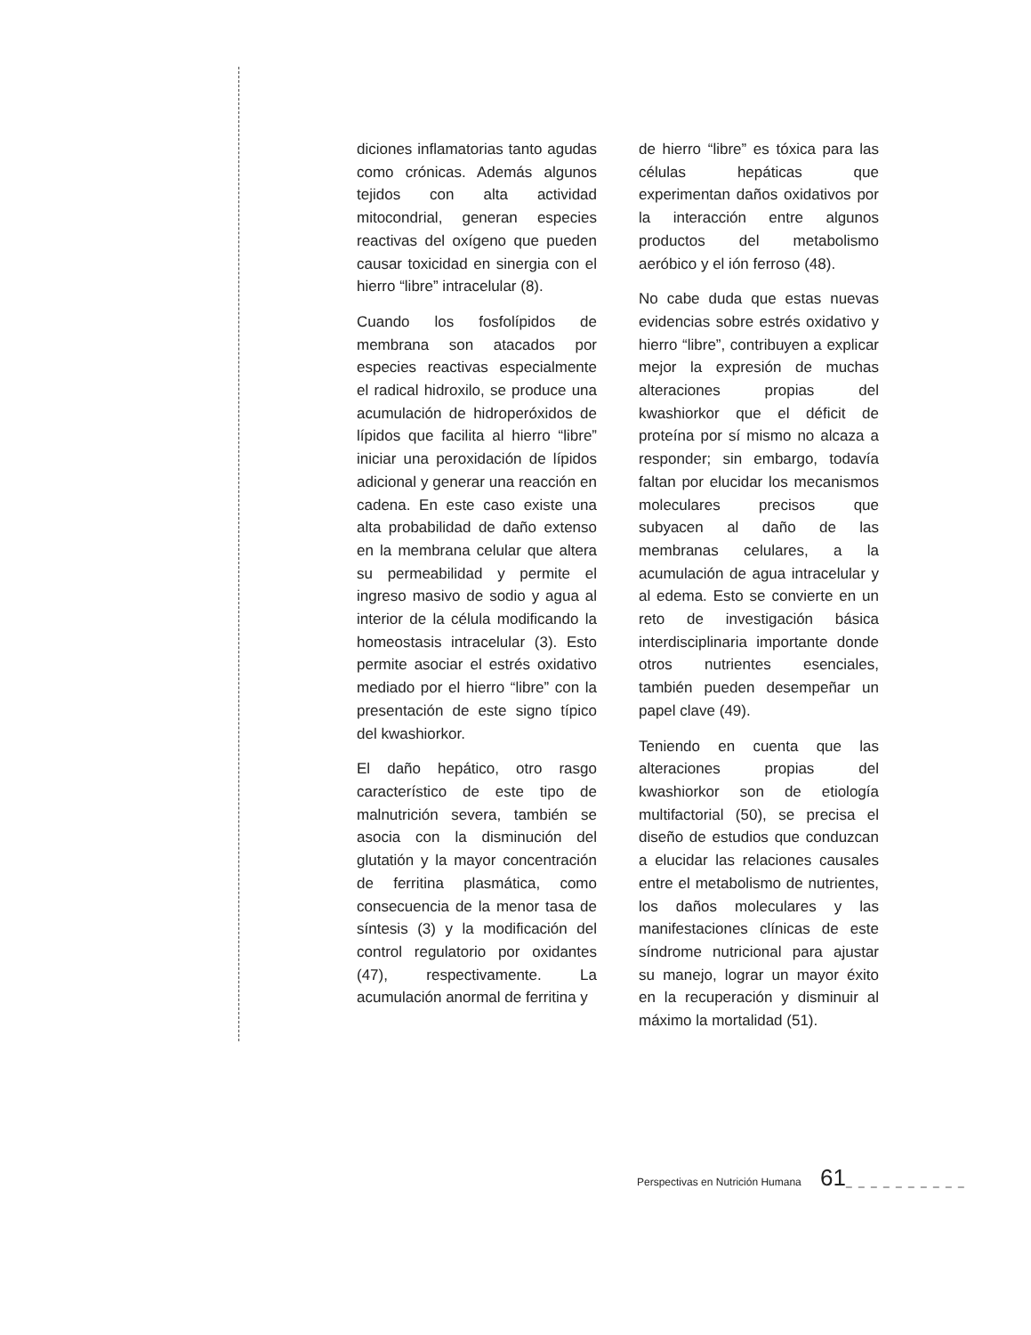diciones inflamatorias tanto agudas como crónicas. Además algunos tejidos con alta actividad mitocondrial, generan especies reactivas del oxígeno que pueden causar toxicidad en sinergia con el hierro “libre” intracelular (8).
Cuando los fosfolípidos de membrana son atacados por especies reactivas especialmente el radical hidroxilo, se produce una acumulación de hidroperóxidos de lípidos que facilita al hierro “libre” iniciar una peroxidación de lípidos adicional y generar una reacción en cadena. En este caso existe una alta probabilidad de daño extenso en la membrana celular que altera su permeabilidad y permite el ingreso masivo de sodio y agua al interior de la célula modificando la homeostasis intracelular (3). Esto permite asociar el estrés oxidativo mediado por el hierro “libre” con la presentación de este signo típico del kwashiorkor.
El daño hepático, otro rasgo característico de este tipo de malnutrición severa, también se asocia con la disminución del glutatión y la mayor concentración de ferritina plasmática, como consecuencia de la menor tasa de síntesis (3) y la modificación del control regulatorio por oxidantes (47), respectivamente. La acumulación anormal de ferritina y
de hierro “libre” es tóxica para las células hepáticas que experimentan daños oxidativos por la interacción entre algunos productos del metabolismo aeróbico y el ión ferroso (48).
No cabe duda que estas nuevas evidencias sobre estrés oxidativo y hierro “libre”, contribuyen a explicar mejor la expresión de muchas alteraciones propias del kwashiorkor que el déficit de proteína por sí mismo no alcaza a responder; sin embargo, todavía faltan por elucidar los mecanismos moleculares precisos que subyacen al daño de las membranas celulares, a la acumulación de agua intracelular y al edema. Esto se convierte en un reto de investigación básica interdisciplinaria importante donde otros nutrientes esenciales, también pueden desempeñar un papel clave (49).
Teniendo en cuenta que las alteraciones propias del kwashiorkor son de etiología multifactorial (50), se precisa el diseño de estudios que conduzcan a elucidar las relaciones causales entre el metabolismo de nutrientes, los daños moleculares y las manifestaciones clínicas de este síndrome nutricional para ajustar su manejo, lograr un mayor éxito en la recuperación y disminuir al máximo la mortalidad (51).
Perspectivas en Nutrición Humana 61_ _ _ _ _ _ _ _ _ _